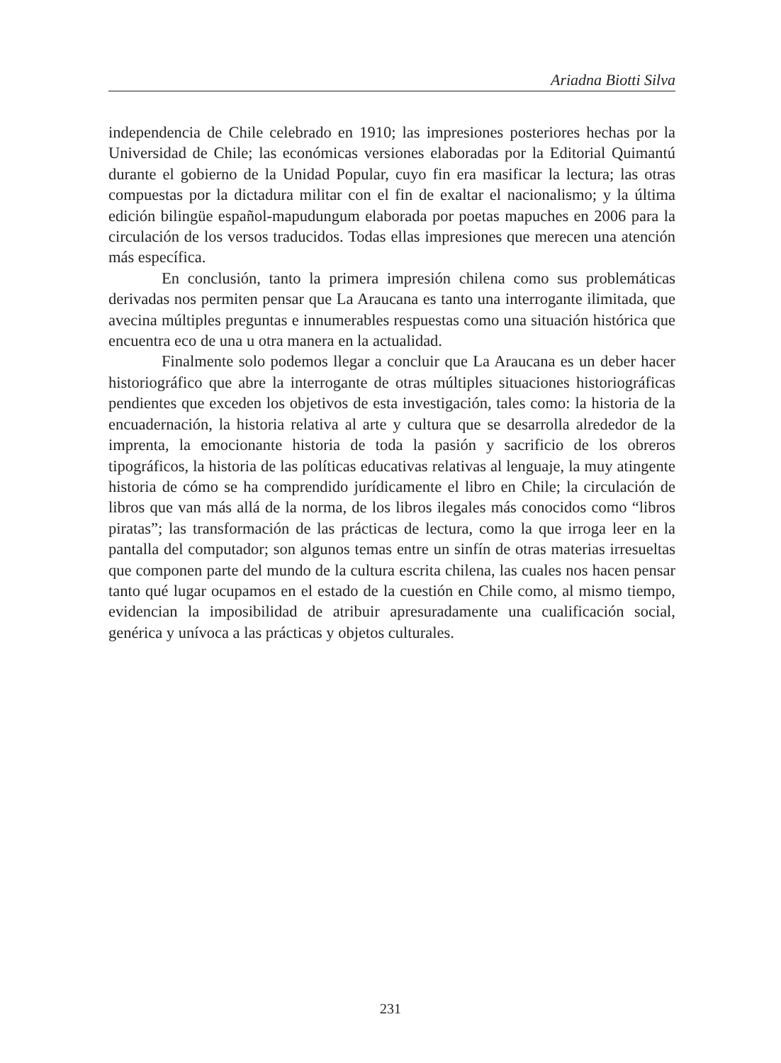Ariadna Biotti Silva
independencia de Chile celebrado en 1910; las impresiones posteriores hechas por la Universidad de Chile; las económicas versiones elaboradas por la Editorial Quimantú durante el gobierno de la Unidad Popular, cuyo fin era masificar la lectura; las otras compuestas por la dictadura militar con el fin de exaltar el nacionalismo; y la última edición bilingüe español-mapudungum elaborada por poetas mapuches en 2006 para la circulación de los versos traducidos. Todas ellas impresiones que merecen una atención más específica.
En conclusión, tanto la primera impresión chilena como sus problemáticas derivadas nos permiten pensar que La Araucana es tanto una interrogante ilimitada, que avecina múltiples preguntas e innumerables respuestas como una situación histórica que encuentra eco de una u otra manera en la actualidad.
Finalmente solo podemos llegar a concluir que La Araucana es un deber hacer historiográfico que abre la interrogante de otras múltiples situaciones historiográficas pendientes que exceden los objetivos de esta investigación, tales como: la historia de la encuadernación, la historia relativa al arte y cultura que se desarrolla alrededor de la imprenta, la emocionante historia de toda la pasión y sacrificio de los obreros tipográficos, la historia de las políticas educativas relativas al lenguaje, la muy atingente historia de cómo se ha comprendido jurídicamente el libro en Chile; la circulación de libros que van más allá de la norma, de los libros ilegales más conocidos como “libros piratas”; las transformación de las prácticas de lectura, como la que irroga leer en la pantalla del computador; son algunos temas entre un sinfín de otras materias irresueltas que componen parte del mundo de la cultura escrita chilena, las cuales nos hacen pensar tanto qué lugar ocupamos en el estado de la cuestión en Chile como, al mismo tiempo, evidencian la imposibilidad de atribuir apresuradamente una cualificación social, genérica y unívoca a las prácticas y objetos culturales.
231